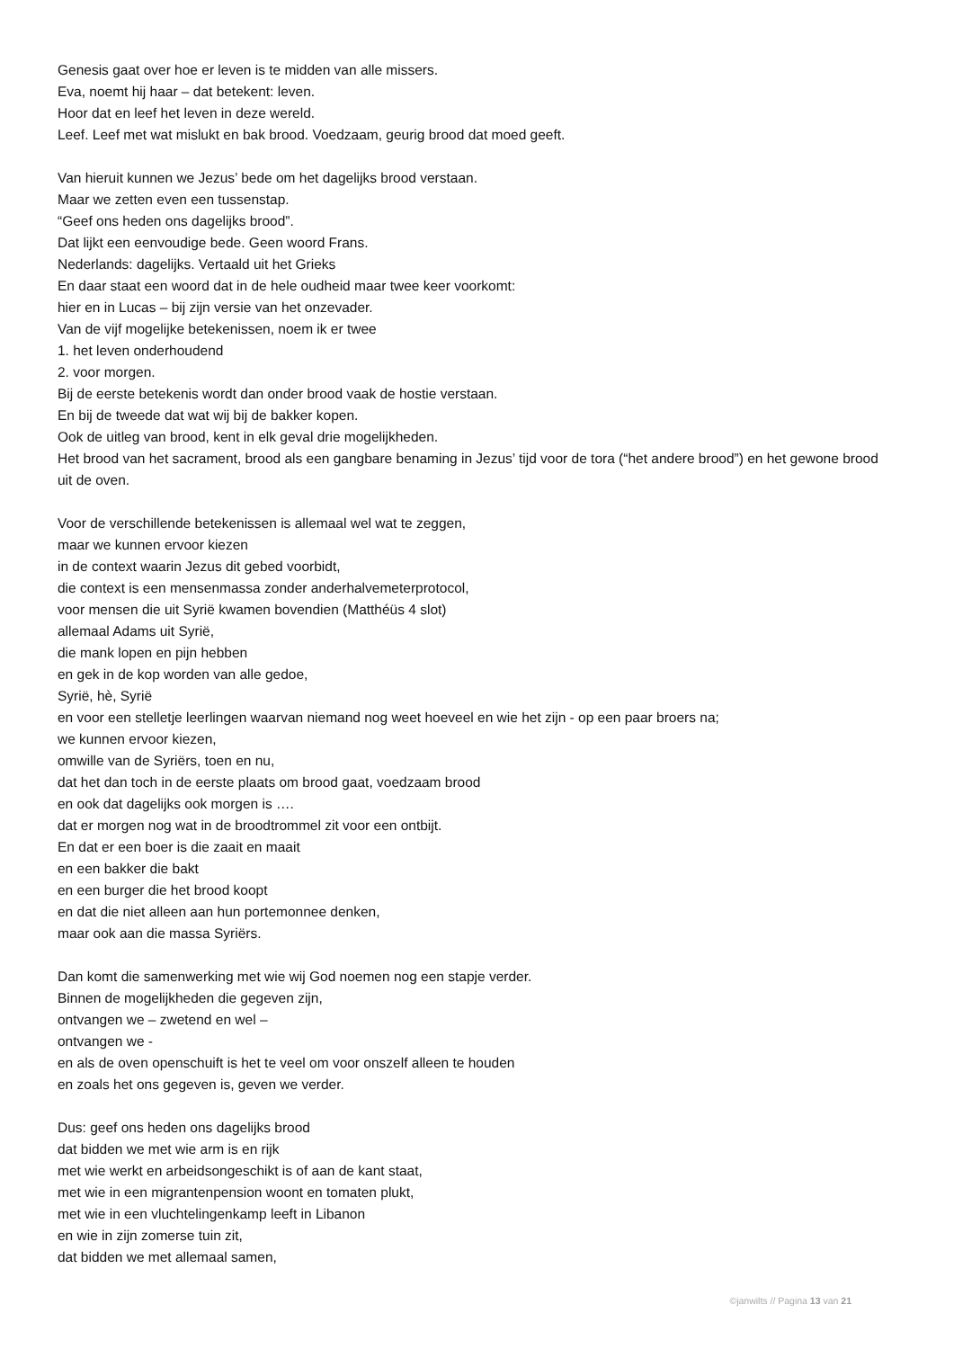Genesis gaat over hoe er leven is te midden van alle missers.
Eva, noemt hij haar – dat betekent: leven.
Hoor dat en leef het leven in deze wereld.
Leef. Leef met wat mislukt en bak brood. Voedzaam, geurig brood dat moed geeft.
Van hieruit kunnen we Jezus’ bede om het dagelijks brood verstaan.
Maar we zetten even een tussenstap.
“Geef ons heden ons dagelijks brood”.
Dat lijkt een eenvoudige bede. Geen woord Frans.
Nederlands: dagelijks. Vertaald uit het Grieks
En daar staat een woord dat in de hele oudheid maar twee keer voorkomt:
hier en in Lucas – bij zijn versie van het onzevader.
Van de vijf mogelijke betekenissen, noem ik er twee
1. het leven onderhoudend
2. voor morgen.
Bij de eerste betekenis wordt dan onder brood vaak de hostie verstaan.
En bij de tweede dat wat wij bij de bakker kopen.
Ook de uitleg van brood, kent in elk geval drie mogelijkheden.
Het brood van het sacrament, brood als een gangbare benaming in Jezus’ tijd voor de tora (“het andere brood”) en het gewone brood uit de oven.
Voor de verschillende betekenissen is allemaal wel wat te zeggen,
maar we kunnen ervoor kiezen
in de context waarin Jezus dit gebed voorbidt,
die context is een mensenmassa zonder anderhalvemeterprotocol,
voor mensen die uit Syrië kwamen bovendien (Matthéüs 4 slot)
allemaal Adams uit Syrië,
die mank lopen en pijn hebben
en gek in de kop worden van alle gedoe,
Syrië, hè, Syrië
en voor een stelletje leerlingen waarvan niemand nog weet hoeveel en wie het zijn - op een paar broers na;
we kunnen ervoor kiezen,
omwille van de Syriërs, toen en nu,
dat het dan toch in de eerste plaats om brood gaat, voedzaam brood
en ook dat dagelijks ook morgen is ….
dat er morgen nog wat in de broodtrommel zit voor een ontbijt.
En dat er een boer is die zaait en maait
en een bakker die bakt
en een burger die het brood koopt
en dat die niet alleen aan hun portemonnee denken,
maar ook aan die massa Syriërs.
Dan komt die samenwerking met wie wij God noemen nog een stapje verder.
Binnen de mogelijkheden die gegeven zijn,
ontvangen we – zwetend en wel –
ontvangen we -
en als de oven openschuift is het te veel om voor onszelf alleen te houden
en zoals het ons gegeven is, geven we verder.
Dus: geef ons heden ons dagelijks brood
dat bidden we met wie arm is en rijk
met wie werkt en arbeidsongeschikt is of aan de kant staat,
met wie in een migrantenpension woont en tomaten plukt,
met wie in een vluchtelingenkamp leeft in Libanon
en wie in zijn zomerse tuin zit,
dat bidden we met allemaal samen,
©janwilts // Pagina 13 van 21